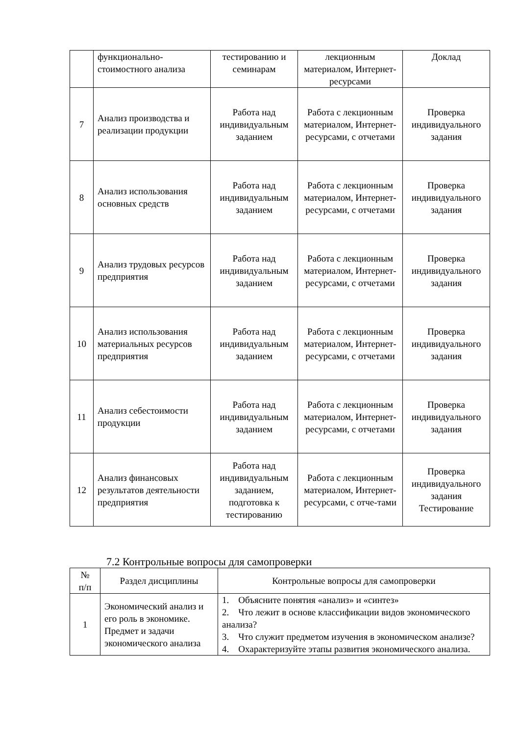| | функционально- стоимостного анализа | тестированию и семинарам | лекционным материалом, Интернет-ресурсами | Доклад |
| 7 | Анализ производства и реализации продукции | Работа над индивидуальным заданием | Работа с лекционным материалом, Интернет-ресурсами, с отчетами | Проверка индивидуального задания |
| 8 | Анализ использования основных средств | Работа над индивидуальным заданием | Работа с лекционным материалом, Интернет-ресурсами, с отчетами | Проверка индивидуального задания |
| 9 | Анализ трудовых ресурсов предприятия | Работа над индивидуальным заданием | Работа с лекционным материалом, Интернет-ресурсами, с отчетами | Проверка индивидуального задания |
| 10 | Анализ использования материальных ресурсов предприятия | Работа над индивидуальным заданием | Работа с лекционным материалом, Интернет-ресурсами, с отчетами | Проверка индивидуального задания |
| 11 | Анализ себестоимости продукции | Работа над индивидуальным заданием | Работа с лекционным материалом, Интернет-ресурсами, с отчетами | Проверка индивидуального задания |
| 12 | Анализ финансовых результатов деятельности предприятия | Работа над индивидуальным заданием, подготовка к тестированию | Работа с лекционным материалом, Интернет-ресурсами, с отче-тами | Проверка индивидуального задания Тестирование |
7.2 Контрольные вопросы для самопроверки
| № п/п | Раздел дисциплины | Контрольные вопросы для самопроверки |
| --- | --- | --- |
| 1 | Экономический анализ и его роль в экономике. Предмет и задачи экономического анализа | 1. Объясните понятия «анализ» и «синтез» 2. Что лежит в основе классификации видов экономического анализа? 3. Что служит предметом изучения в экономическом анализе? 4. Охарактеризуйте этапы развития экономического анализа. |